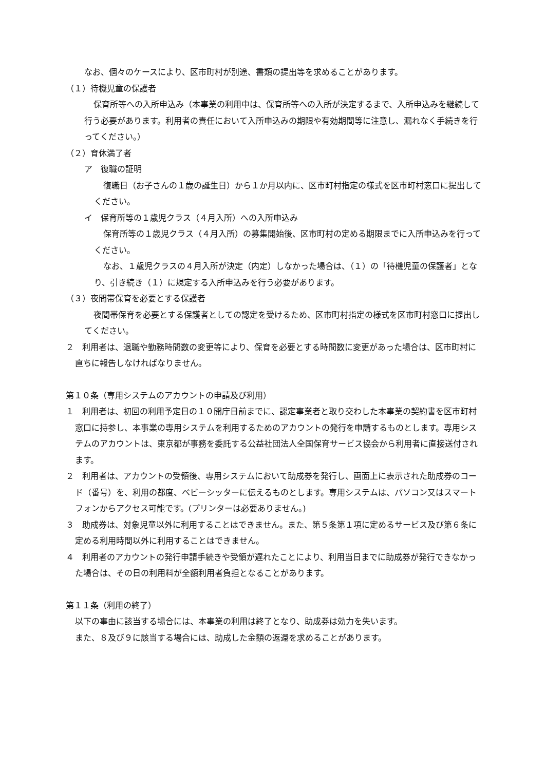なお、個々のケースにより、区市町村が別途、書類の提出等を求めることがあります。
（１）待機児童の保護者
保育所等への入所申込み（本事業の利用中は、保育所等への入所が決定するまで、入所申込みを継続して行う必要があります。利用者の責任において入所申込みの期限や有効期間等に注意し、漏れなく手続きを行ってください。）
（２）育休満了者
ア　復職の証明
復職日（お子さんの１歳の誕生日）から１か月以内に、区市町村指定の様式を区市町村窓口に提出してください。
イ　保育所等の１歳児クラス（４月入所）への入所申込み
保育所等の１歳児クラス（４月入所）の募集開始後、区市町村の定める期限までに入所申込みを行ってください。
なお、１歳児クラスの４月入所が決定（内定）しなかった場合は、（１）の「待機児童の保護者」となり、引き続き（１）に規定する入所申込みを行う必要があります。
（３）夜間帯保育を必要とする保護者
夜間帯保育を必要とする保護者としての認定を受けるため、区市町村指定の様式を区市町村窓口に提出してください。
２　利用者は、退職や勤務時間数の変更等により、保育を必要とする時間数に変更があった場合は、区市町村に直ちに報告しなければなりません。
第１０条（専用システムのアカウントの申請及び利用）
１　利用者は、初回の利用予定日の１０開庁日前までに、認定事業者と取り交わした本事業の契約書を区市町村窓口に持参し、本事業の専用システムを利用するためのアカウントの発行を申請するものとします。専用システムのアカウントは、東京都が事務を委託する公益社団法人全国保育サービス協会から利用者に直接送付されます。
２　利用者は、アカウントの受領後、専用システムにおいて助成券を発行し、画面上に表示された助成券のコード（番号）を、利用の都度、ベビーシッターに伝えるものとします。専用システムは、パソコン又はスマートフォンからアクセス可能です。(プリンターは必要ありません。)
３　助成券は、対象児童以外に利用することはできません。また、第５条第１項に定めるサービス及び第６条に定める利用時間以外に利用することはできません。
４　利用者のアカウントの発行申請手続きや受領が遅れたことにより、利用当日までに助成券が発行できなかった場合は、その日の利用料が全額利用者負担となることがあります。
第１１条（利用の終了）
以下の事由に該当する場合には、本事業の利用は終了となり、助成券は効力を失います。
また、８及び９に該当する場合には、助成した金額の返還を求めることがあります。